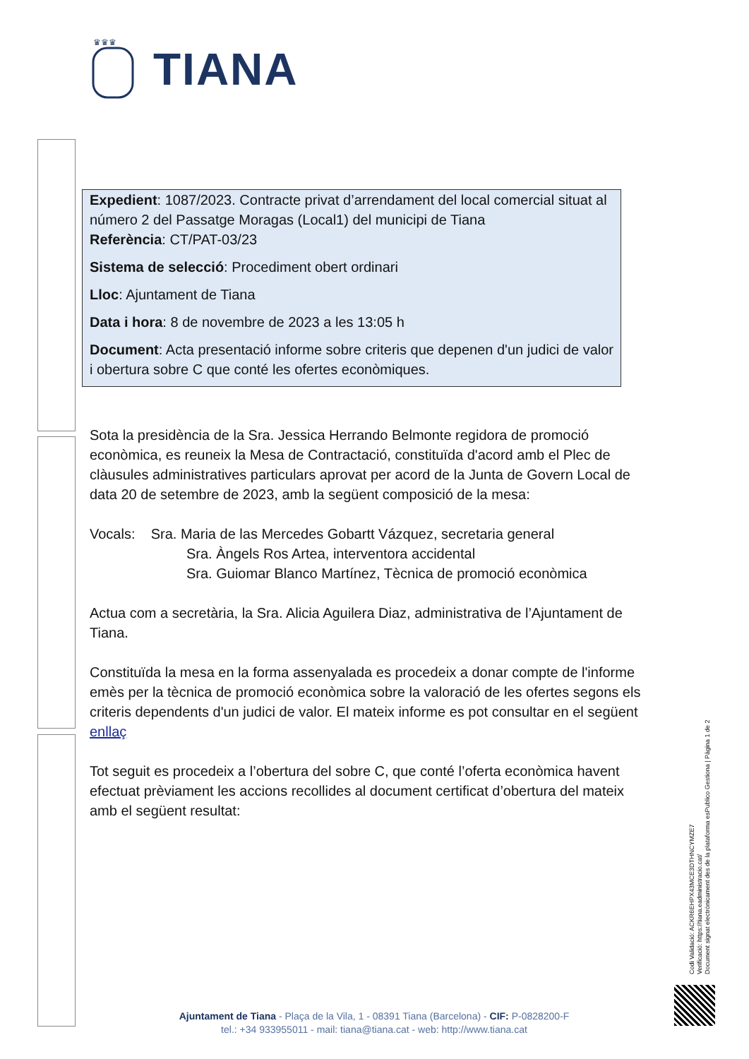♛♛♛
TIANA
Expedient: 1087/2023. Contracte privat d’arrendament del local comercial situat al número 2 del Passatge Moragas (Local1) del municipi de Tiana
Referència: CT/PAT-03/23
Sistema de selecció: Procediment obert ordinari
Lloc: Ajuntament de Tiana
Data i hora: 8 de novembre de 2023 a les 13:05 h
Document: Acta presentació informe sobre criteris que depenen d'un judici de valor i obertura sobre C que conté les ofertes econòmiques.
Sota la presidència de la Sra. Jessica Herrando Belmonte regidora de promoció econòmica, es reuneix la Mesa de Contractació, constituïda d'acord amb el Plec de clàusules administratives particulars aprovat per acord de la Junta de Govern Local de data 20 de setembre de 2023, amb la següent composició de la mesa:
Vocals: Sra. Maria de las Mercedes Gobartt Vázquez, secretaria general
Sra. Àngels Ros Artea, interventora accidental
Sra. Guiomar Blanco Martínez, Tècnica de promoció econòmica
Actua com a secretària, la Sra. Alicia Aguilera Diaz, administrativa de l’Ajuntament de Tiana.
Constituïda la mesa en la forma assenyalada es procedeix a donar compte de l'informe emès per la tècnica de promoció econòmica sobre la valoració de les ofertes segons els criteris dependents d'un judici de valor. El mateix informe es pot consultar en el següent enllaç
Tot seguit es procedeix a l’obertura del sobre C, que conté l’oferta econòmica havent efectuat prèviament les accions recollides al document certificat d’obertura del mateix amb el següent resultat:
Codi Validació: ACKR6EHPX43MCE3DTHNCYMZE7
Verificació: https://tiana.eadministracio.cat/
Document signat electrònicament des de la plataforma esPublico Gestiona | Pàgina 1 de 2
Ajuntament de Tiana - Plaça de la Vila, 1 - 08391 Tiana (Barcelona) - CIF: P-0828200-F
tel.: +34 933955011 - mail: tiana@tiana.cat - web: http://www.tiana.cat